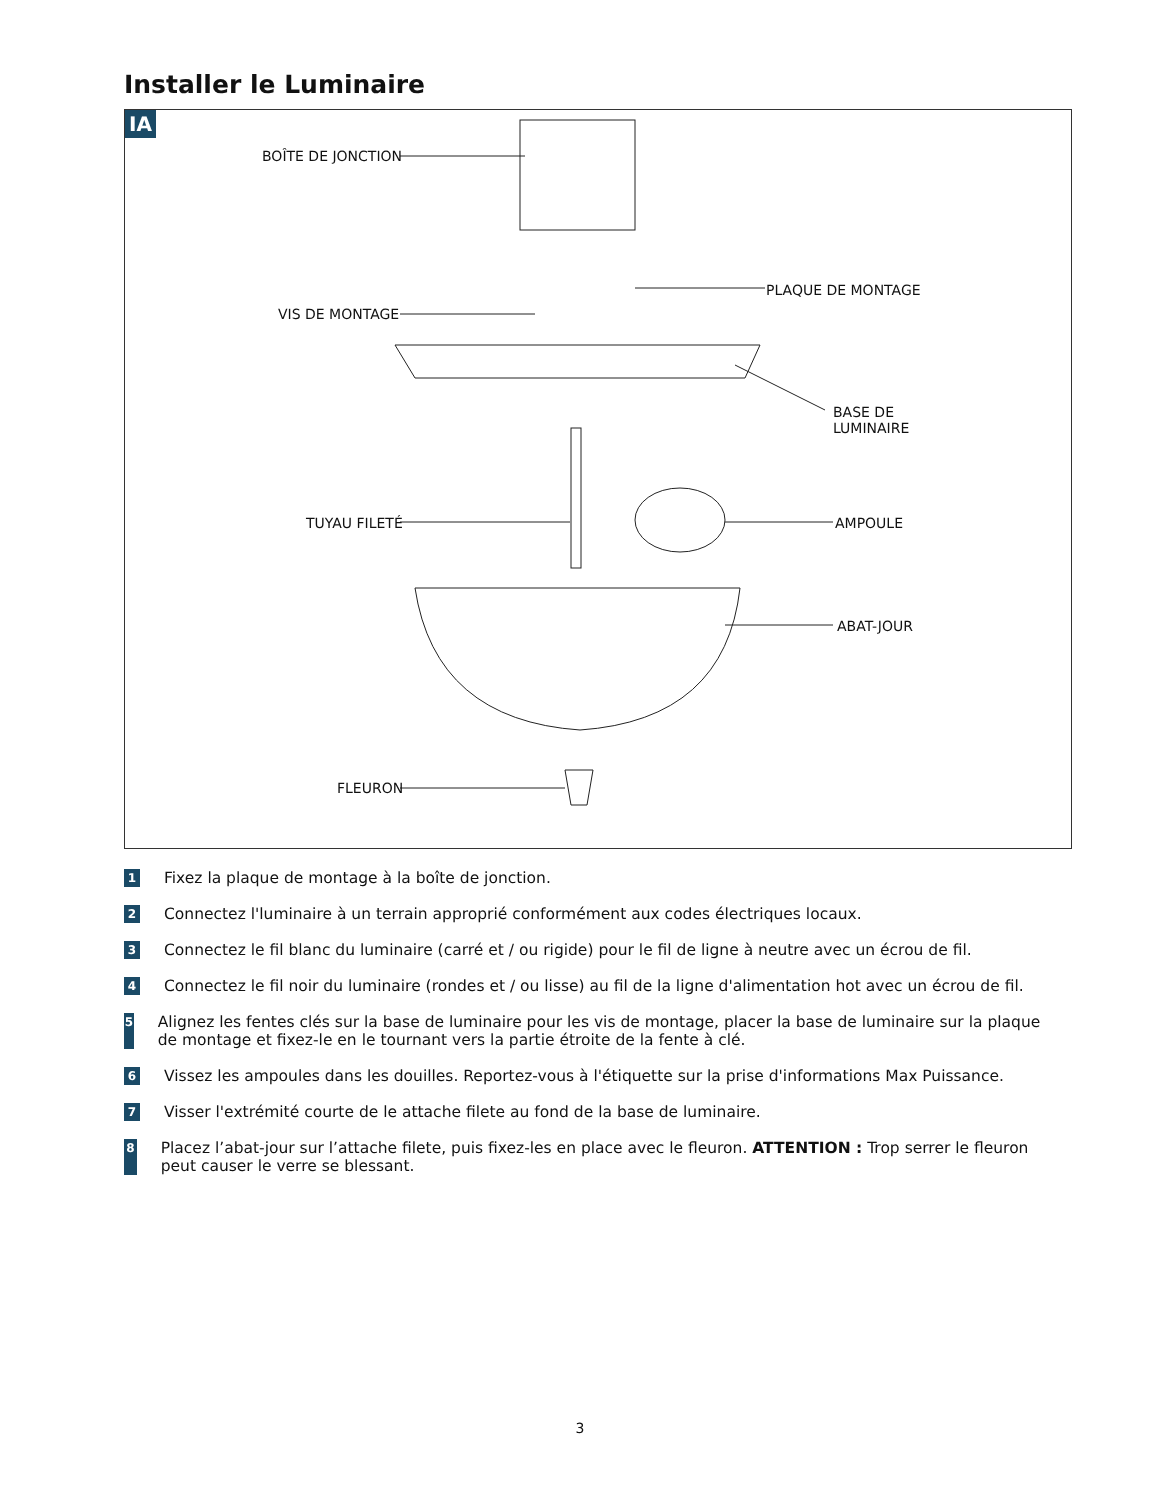Installer le Luminaire
IA
BOÎTE DE JONCTION
PLAQUE DE MONTAGE
VIS DE MONTAGE
BASE DE
LUMINAIRE
TUYAU FILETÉ AMPOULE
ABAT-JOUR
FLEURON
1 Fixez la plaque de montage à la boîte de jonction.
2 Connectez l'luminaire à un terrain approprié conformément aux codes électriques locaux.
3 Connectez le fil blanc du luminaire (carré et / ou rigide) pour le fil de ligne à neutre avec un écrou de fil.
4 Connectez le fil noir du luminaire (rondes et / ou lisse) au fil de la ligne d'alimentation hot avec un écrou de fil.
5 Alignez les fentes clés sur la base de luminaire pour les vis de montage, placer la base de luminaire sur la plaque de montage et fixez-le en le tournant vers la partie étroite de la fente à clé.
6 Vissez les ampoules dans les douilles. Reportez-vous à l'étiquette sur la prise d'informations Max Puissance.
7 Visser l'extrémité courte de le attache filete au fond de la base de luminaire.
8 Placez l’abat-jour sur l’attache filete, puis fixez-les en place avec le fleuron. ATTENTION : Trop serrer le fleuron peut causer le verre se blessant.
3